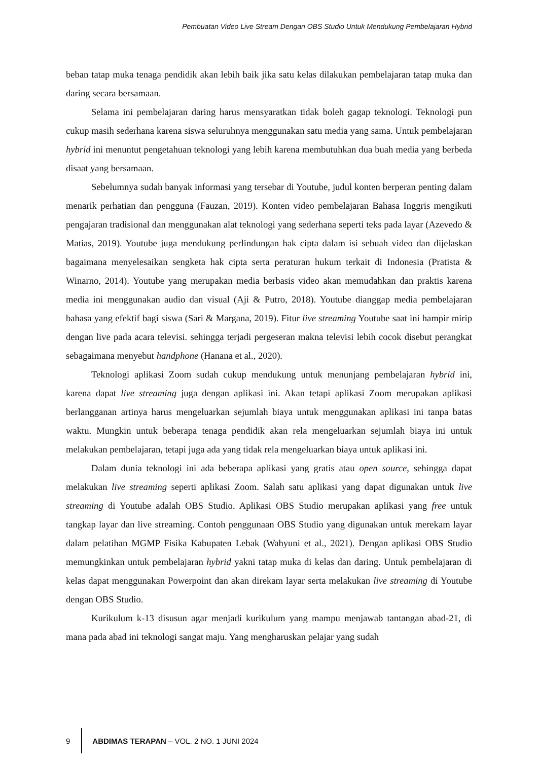Pembuatan Video Live Stream Dengan OBS Studio Untuk Mendukung Pembelajaran Hybrid
beban tatap muka tenaga pendidik akan lebih baik jika satu kelas dilakukan pembelajaran tatap muka dan daring secara bersamaan.
Selama ini pembelajaran daring harus mensyaratkan tidak boleh gagap teknologi. Teknologi pun cukup masih sederhana karena siswa seluruhnya menggunakan satu media yang sama. Untuk pembelajaran hybrid ini menuntut pengetahuan teknologi yang lebih karena membutuhkan dua buah media yang berbeda disaat yang bersamaan.
Sebelumnya sudah banyak informasi yang tersebar di Youtube, judul konten berperan penting dalam menarik perhatian dan pengguna (Fauzan, 2019). Konten video pembelajaran Bahasa Inggris mengikuti pengajaran tradisional dan menggunakan alat teknologi yang sederhana seperti teks pada layar (Azevedo & Matias, 2019). Youtube juga mendukung perlindungan hak cipta dalam isi sebuah video dan dijelaskan bagaimana menyelesaikan sengketa hak cipta serta peraturan hukum terkait di Indonesia (Pratista & Winarno, 2014). Youtube yang merupakan media berbasis video akan memudahkan dan praktis karena media ini menggunakan audio dan visual (Aji & Putro, 2018). Youtube dianggap media pembelajaran bahasa yang efektif bagi siswa (Sari & Margana, 2019). Fitur live streaming Youtube saat ini hampir mirip dengan live pada acara televisi. sehingga terjadi pergeseran makna televisi lebih cocok disebut perangkat sebagaimana menyebut handphone (Hanana et al., 2020).
Teknologi aplikasi Zoom sudah cukup mendukung untuk menunjang pembelajaran hybrid ini, karena dapat live streaming juga dengan aplikasi ini. Akan tetapi aplikasi Zoom merupakan aplikasi berlangganan artinya harus mengeluarkan sejumlah biaya untuk menggunakan aplikasi ini tanpa batas waktu. Mungkin untuk beberapa tenaga pendidik akan rela mengeluarkan sejumlah biaya ini untuk melakukan pembelajaran, tetapi juga ada yang tidak rela mengeluarkan biaya untuk aplikasi ini.
Dalam dunia teknologi ini ada beberapa aplikasi yang gratis atau open source, sehingga dapat melakukan live streaming seperti aplikasi Zoom. Salah satu aplikasi yang dapat digunakan untuk live streaming di Youtube adalah OBS Studio. Aplikasi OBS Studio merupakan aplikasi yang free untuk tangkap layar dan live streaming. Contoh penggunaan OBS Studio yang digunakan untuk merekam layar dalam pelatihan MGMP Fisika Kabupaten Lebak (Wahyuni et al., 2021). Dengan aplikasi OBS Studio memungkinkan untuk pembelajaran hybrid yakni tatap muka di kelas dan daring. Untuk pembelajaran di kelas dapat menggunakan Powerpoint dan akan direkam layar serta melakukan live streaming di Youtube dengan OBS Studio.
Kurikulum k-13 disusun agar menjadi kurikulum yang mampu menjawab tantangan abad-21, di mana pada abad ini teknologi sangat maju. Yang mengharuskan pelajar yang sudah
9 ABDIMAS TERAPAN – VOL. 2 NO. 1 JUNI 2024